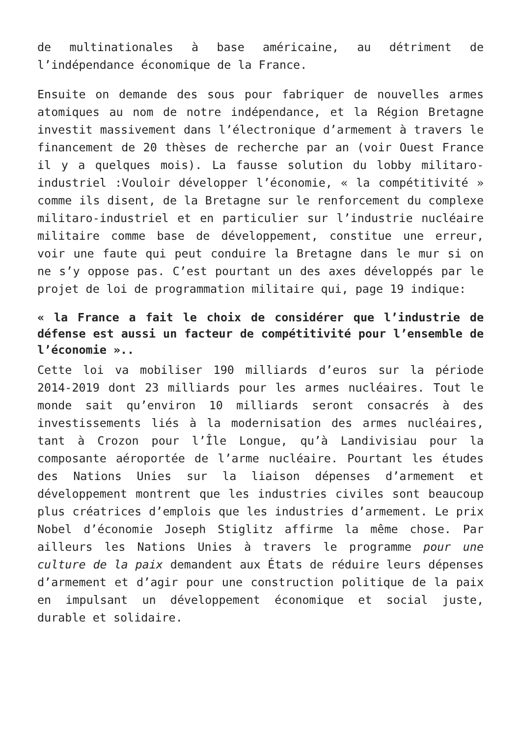de multinationales à base américaine, au détriment de l’indépendance économique de la France.
Ensuite on demande des sous pour fabriquer de nouvelles armes atomiques au nom de notre indépendance, et la Région Bretagne investit massivement dans l’électronique d’armement à travers le financement de 20 thèses de recherche par an (voir Ouest France il y a quelques mois). La fausse solution du lobby militaro-industriel :Vouloir développer l’économie, « la compétitivité » comme ils disent, de la Bretagne sur le renforcement du complexe militaro-industriel et en particulier sur l’industrie nucléaire militaire comme base de développement, constitue une erreur, voir une faute qui peut conduire la Bretagne dans le mur si on ne s’y oppose pas. C’est pourtant un des axes développés par le projet de loi de programmation militaire qui, page 19 indique:
« la France a fait le choix de considérer que l’industrie de défense est aussi un facteur de compétitivité pour l’ensemble de l’économie »..
Cette loi va mobiliser 190 milliards d’euros sur la période 2014-2019 dont 23 milliards pour les armes nucléaires. Tout le monde sait qu’environ 10 milliards seront consacrés à des investissements liés à la modernisation des armes nucléaires, tant à Crozon pour l’Île Longue, qu’à Landivisiau pour la composante aéroportée de l’arme nucléaire. Pourtant les études des Nations Unies sur la liaison dépenses d’armement et développement montrent que les industries civiles sont beaucoup plus créatrices d’emplois que les industries d’armement. Le prix Nobel d’économie Joseph Stiglitz affirme la même chose. Par ailleurs les Nations Unies à travers le programme pour une culture de la paix demandent aux États de réduire leurs dépenses d’armement et d’agir pour une construction politique de la paix en impulsant un développement économique et social juste, durable et solidaire.